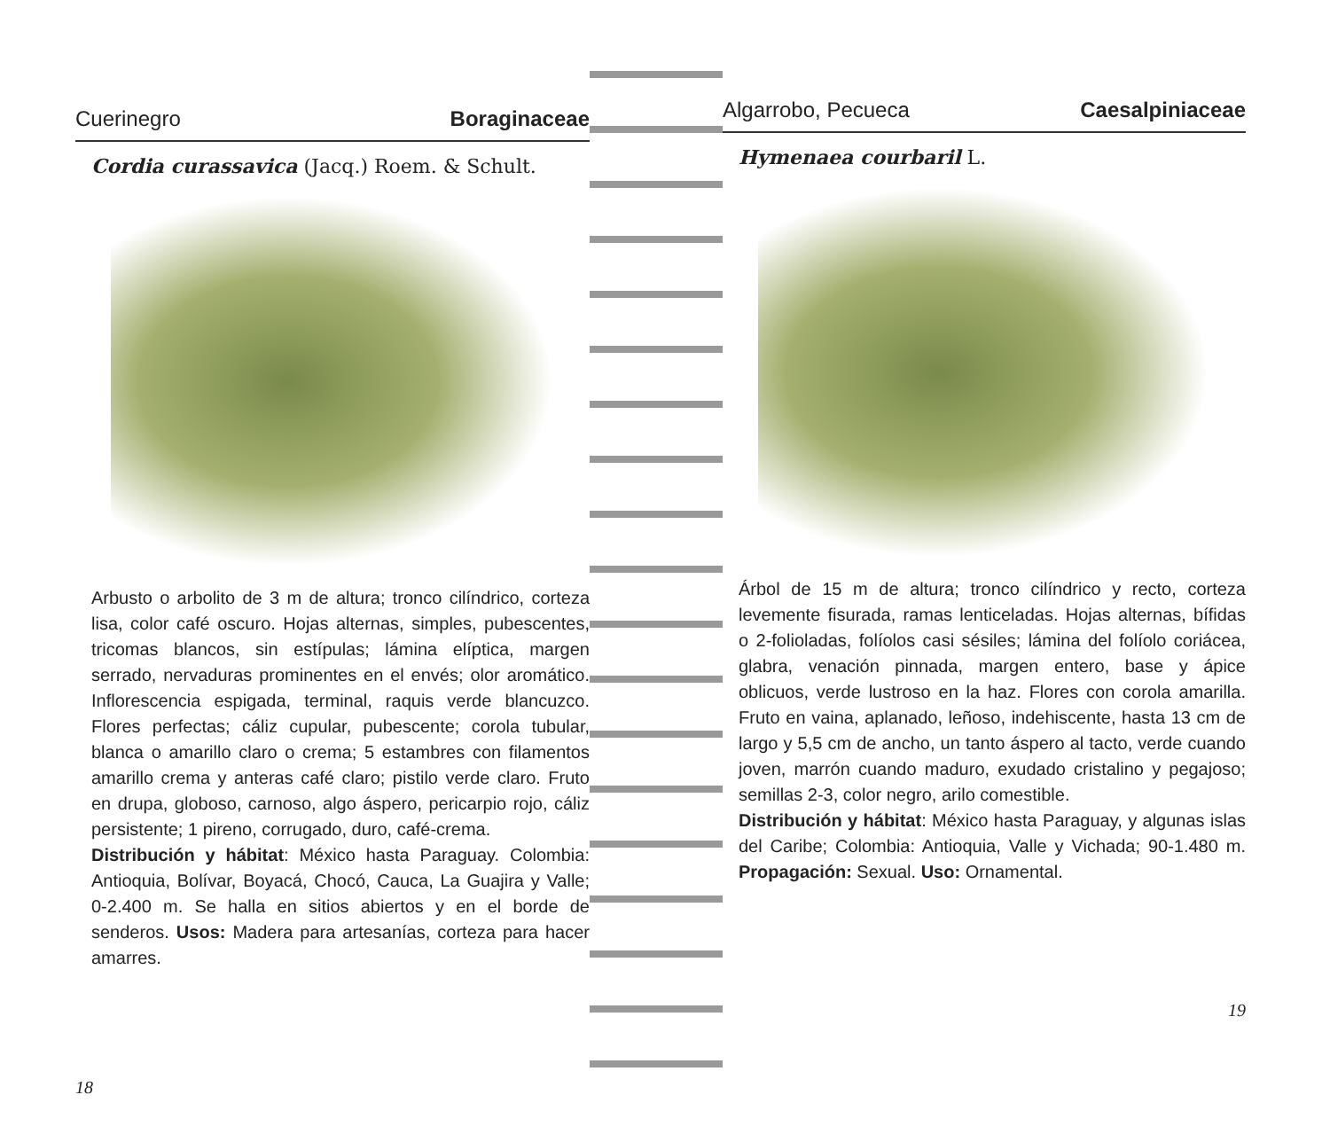Cuerinegro Boraginaceae
Cordia curassavica (Jacq.) Roem. & Schult.
Arbusto o arbolito de 3 m de altura; tronco cilíndrico, corteza lisa, color café oscuro. Hojas alternas, simples, pubescentes, tricomas blancos, sin estípulas; lámina elíptica, margen serrado, nervaduras prominentes en el envés; olor aromático. Inflorescencia espigada, terminal, raquis verde blancuzco. Flores perfectas; cáliz cupular, pubescente; corola tubular, blanca o amarillo claro o crema; 5 estambres con filamentos amarillo crema y anteras café claro; pistilo verde claro. Fruto en drupa, globoso, carnoso, algo áspero, pericarpio rojo, cáliz persistente; 1 pireno, corrugado, duro, café-crema.
Distribución y hábitat: México hasta Paraguay. Colombia: Antioquia, Bolívar, Boyacá, Chocó, Cauca, La Guajira y Valle; 0-2.400 m. Se halla en sitios abiertos y en el borde de senderos. Usos: Madera para artesanías, corteza para hacer amarres.
18
Algarrobo, Pecueca Caesalpiniaceae
Hymenaea courbaril L.
Árbol de 15 m de altura; tronco cilíndrico y recto, corteza levemente fisurada, ramas lenticeladas. Hojas alternas, bífidas o 2-folioladas, folíolos casi sésiles; lámina del folíolo coriácea, glabra, venación pinnada, margen entero, base y ápice oblicuos, verde lustroso en la haz. Flores con corola amarilla. Fruto en vaina, aplanado, leñoso, indehiscente, hasta 13 cm de largo y 5,5 cm de ancho, un tanto áspero al tacto, verde cuando joven, marrón cuando maduro, exudado cristalino y pegajoso; semillas 2-3, color negro, arilo comestible.
Distribución y hábitat: México hasta Paraguay, y algunas islas del Caribe; Colombia: Antioquia, Valle y Vichada; 90-1.480 m. Propagación: Sexual. Uso: Ornamental.
19